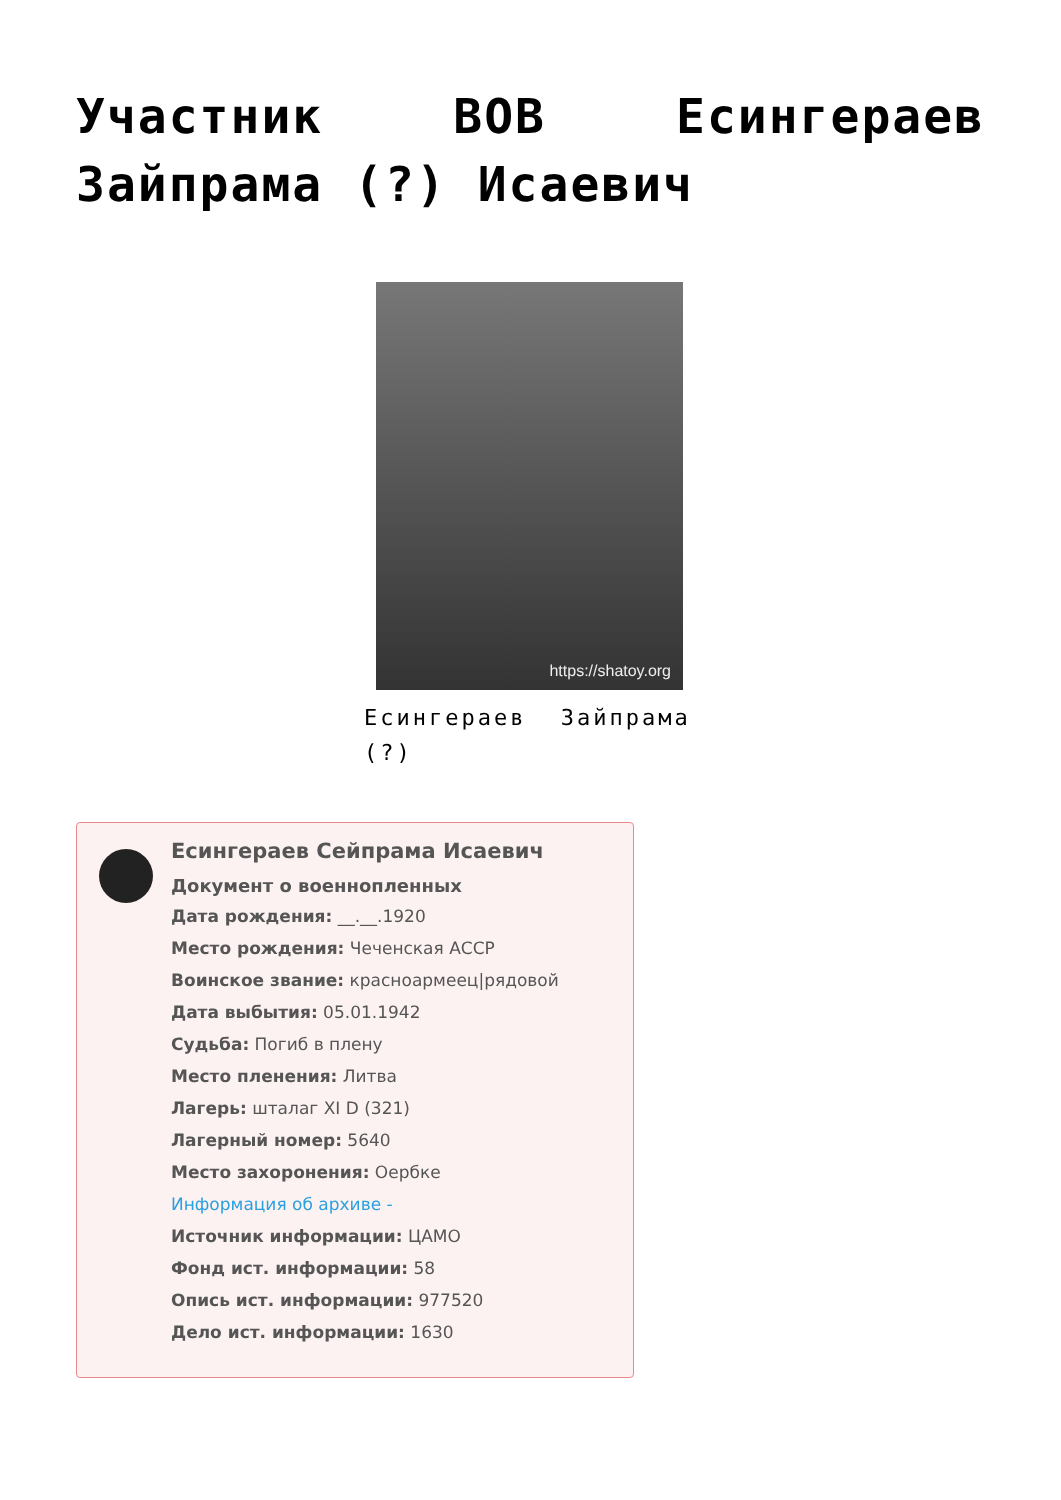Участник ВОВ Есингераев Зайпрама (?) Исаевич
https://shatoy.org
Есингераев Зайпрама (?)
Есингераев Сейпрама Исаевич
Документ о военнопленных
Дата рождения: __.__.1920
Место рождения: Чеченская АССР
Воинское звание: красноармеец|рядовой
Дата выбытия: 05.01.1942
Судьба: Погиб в плену
Место пленения: Литва
Лагерь: шталаг XI D (321)
Лагерный номер: 5640
Место захоронения: Оербке
Информация об архиве -
Источник информации: ЦАМО
Фонд ист. информации: 58
Опись ист. информации: 977520
Дело ист. информации: 1630